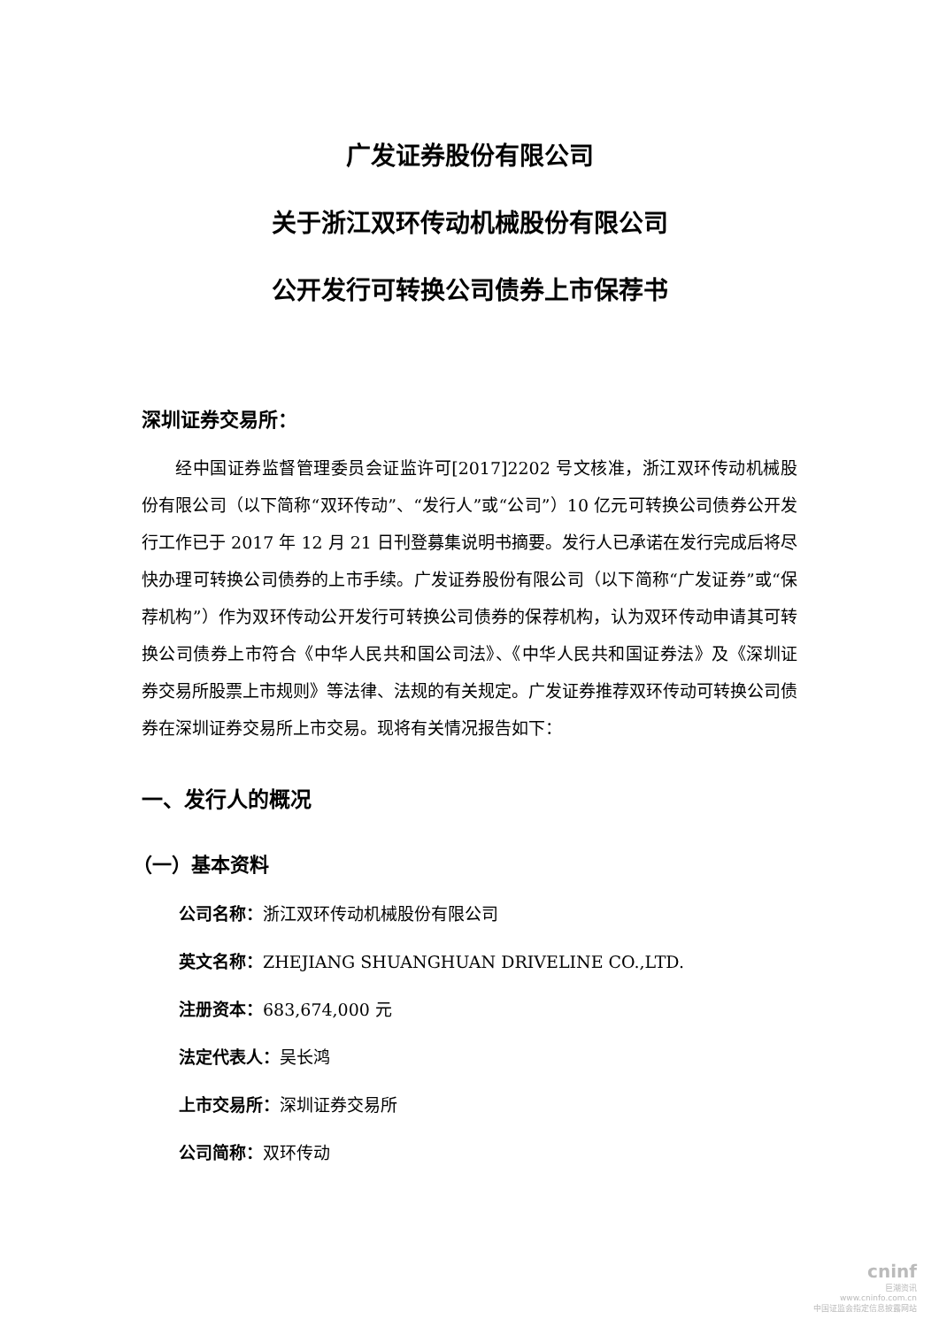广发证券股份有限公司
关于浙江双环传动机械股份有限公司
公开发行可转换公司债券上市保荐书
深圳证券交易所：
经中国证券监督管理委员会证监许可[2017]2202 号文核准，浙江双环传动机械股份有限公司（以下简称“双环传动”、“发行人”或“公司”）10 亿元可转换公司债券公开发行工作已于 2017 年 12 月 21 日刊登募集说明书摘要。发行人已承诺在发行完成后将尽快办理可转换公司债券的上市手续。广发证券股份有限公司（以下简称“广发证券”或“保荐机构”）作为双环传动公开发行可转换公司债券的保荐机构，认为双环传动申请其可转换公司债券上市符合《中华人民共和国公司法》、《中华人民共和国证券法》及《深圳证券交易所股票上市规则》等法律、法规的有关规定。广发证券推荐双环传动可转换公司债券在深圳证券交易所上市交易。现将有关情况报告如下：
一、发行人的概况
（一）基本资料
公司名称：浙江双环传动机械股份有限公司
英文名称：ZHEJIANG SHUANGHUAN DRIVELINE CO.,LTD.
注册资本：683,674,000 元
法定代表人：吴长鸿
上市交易所：深圳证券交易所
公司简称：双环传动
cninf
巨潮资讯
www.cninfo.com.cn
中国证监会指定信息披露网站